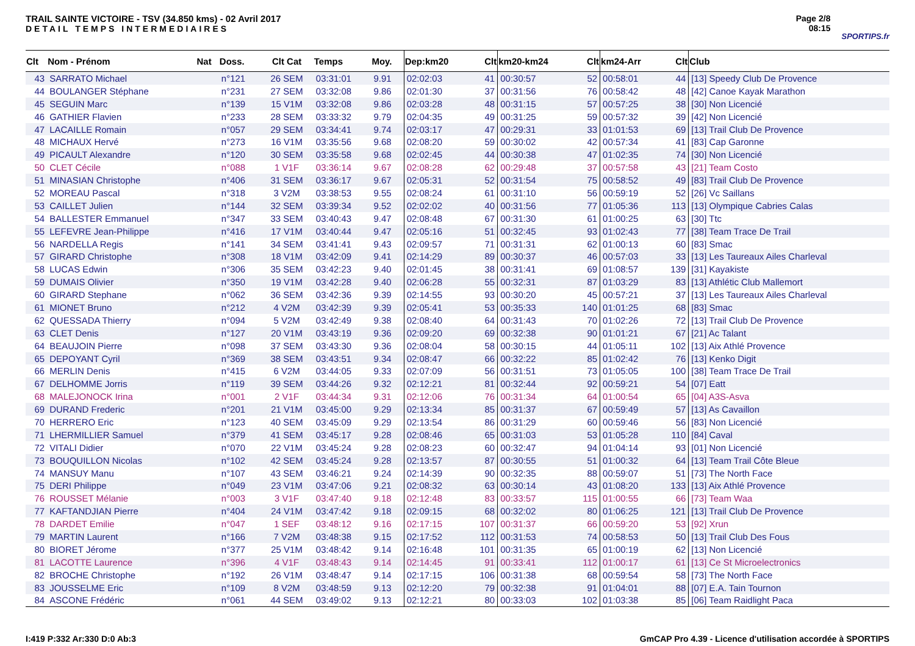TRAIL SAINTE VICTOIRE - TSV (34.850 kms) - 02 Avril 2017
DETAIL TEMPS INTERMEDIAIRES
Page 2/8
08:15
SPORTIPS.fr
| Clt | Nom - Prénom | Nat | Doss. | Clt Cat | Temps | Moy. | Dep:km20 | Clt | km20-km24 | Clt | km24-Arr | Clt | Club |
| --- | --- | --- | --- | --- | --- | --- | --- | --- | --- | --- | --- | --- | --- |
| 43 | SARRATO Michael | | n°121 | 26 SEM | 03:31:01 | 9.91 | 02:02:03 | 41 | 00:30:57 | 52 | 00:58:01 | 44 | [13] Speedy Club De Provence |
| 44 | BOULANGER Stéphane | | n°231 | 27 SEM | 03:32:08 | 9.86 | 02:01:30 | 37 | 00:31:56 | 76 | 00:58:42 | 48 | [42] Canoe Kayak Marathon |
| 45 | SEGUIN Marc | | n°139 | 15 V1M | 03:32:08 | 9.86 | 02:03:28 | 48 | 00:31:15 | 57 | 00:57:25 | 38 | [30] Non Licencié |
| 46 | GATHIER Flavien | | n°233 | 28 SEM | 03:33:32 | 9.79 | 02:04:35 | 49 | 00:31:25 | 59 | 00:57:32 | 39 | [42] Non Licencié |
| 47 | LACAILLE Romain | | n°057 | 29 SEM | 03:34:41 | 9.74 | 02:03:17 | 47 | 00:29:31 | 33 | 01:01:53 | 69 | [13] Trail Club De Provence |
| 48 | MICHAUX Hervé | | n°273 | 16 V1M | 03:35:56 | 9.68 | 02:08:20 | 59 | 00:30:02 | 42 | 00:57:34 | 41 | [83] Cap Garonne |
| 49 | PICAULT Alexandre | | n°120 | 30 SEM | 03:35:58 | 9.68 | 02:02:45 | 44 | 00:30:38 | 47 | 01:02:35 | 74 | [30] Non Licencié |
| 50 | CLET Cécile | | n°088 | 1 V1F | 03:36:14 | 9.67 | 02:08:28 | 62 | 00:29:48 | 37 | 00:57:58 | 43 | [21] Team Costo |
| 51 | MINASIAN Christophe | | n°406 | 31 SEM | 03:36:17 | 9.67 | 02:05:31 | 52 | 00:31:54 | 75 | 00:58:52 | 49 | [83] Trail Club De Provence |
| 52 | MOREAU Pascal | | n°318 | 3 V2M | 03:38:53 | 9.55 | 02:08:24 | 61 | 00:31:10 | 56 | 00:59:19 | 52 | [26] Vc Saillans |
| 53 | CAILLET Julien | | n°144 | 32 SEM | 03:39:34 | 9.52 | 02:02:02 | 40 | 00:31:56 | 77 | 01:05:36 | 113 | [13] Olympique Cabries Calas |
| 54 | BALLESTER Emmanuel | | n°347 | 33 SEM | 03:40:43 | 9.47 | 02:08:48 | 67 | 00:31:30 | 61 | 01:00:25 | 63 | [30] Ttc |
| 55 | LEFEVRE Jean-Philippe | | n°416 | 17 V1M | 03:40:44 | 9.47 | 02:05:16 | 51 | 00:32:45 | 93 | 01:02:43 | 77 | [38] Team Trace De Trail |
| 56 | NARDELLA Regis | | n°141 | 34 SEM | 03:41:41 | 9.43 | 02:09:57 | 71 | 00:31:31 | 62 | 01:00:13 | 60 | [83] Smac |
| 57 | GIRARD Christophe | | n°308 | 18 V1M | 03:42:09 | 9.41 | 02:14:29 | 89 | 00:30:37 | 46 | 00:57:03 | 33 | [13] Les Taureaux Ailes Charleval |
| 58 | LUCAS Edwin | | n°306 | 35 SEM | 03:42:23 | 9.40 | 02:01:45 | 38 | 00:31:41 | 69 | 01:08:57 | 139 | [31] Kayakiste |
| 59 | DUMAIS Olivier | | n°350 | 19 V1M | 03:42:28 | 9.40 | 02:06:28 | 55 | 00:32:31 | 87 | 01:03:29 | 83 | [13] Athlétic Club Mallemort |
| 60 | GIRARD Stephane | | n°062 | 36 SEM | 03:42:36 | 9.39 | 02:14:55 | 93 | 00:30:20 | 45 | 00:57:21 | 37 | [13] Les Taureaux Ailes Charleval |
| 61 | MIONET Bruno | | n°212 | 4 V2M | 03:42:39 | 9.39 | 02:05:41 | 53 | 00:35:33 | 140 | 01:01:25 | 68 | [83] Smac |
| 62 | QUESSADA Thierry | | n°094 | 5 V2M | 03:42:49 | 9.38 | 02:08:40 | 64 | 00:31:43 | 70 | 01:02:26 | 72 | [13] Trail Club De Provence |
| 63 | CLET Denis | | n°127 | 20 V1M | 03:43:19 | 9.36 | 02:09:20 | 69 | 00:32:38 | 90 | 01:01:21 | 67 | [21] Ac Talant |
| 64 | BEAUJOIN Pierre | | n°098 | 37 SEM | 03:43:30 | 9.36 | 02:08:04 | 58 | 00:30:15 | 44 | 01:05:11 | 102 | [13] Aix Athlé Provence |
| 65 | DEPOYANT Cyril | | n°369 | 38 SEM | 03:43:51 | 9.34 | 02:08:47 | 66 | 00:32:22 | 85 | 01:02:42 | 76 | [13] Kenko Digit |
| 66 | MERLIN Denis | | n°415 | 6 V2M | 03:44:05 | 9.33 | 02:07:09 | 56 | 00:31:51 | 73 | 01:05:05 | 100 | [38] Team Trace De Trail |
| 67 | DELHOMME Jorris | | n°119 | 39 SEM | 03:44:26 | 9.32 | 02:12:21 | 81 | 00:32:44 | 92 | 00:59:21 | 54 | [07] Eatt |
| 68 | MALEJONOCK Irina | | n°001 | 2 V1F | 03:44:34 | 9.31 | 02:12:06 | 76 | 00:31:34 | 64 | 01:00:54 | 65 | [04] A3S-Asva |
| 69 | DURAND Frederic | | n°201 | 21 V1M | 03:45:00 | 9.29 | 02:13:34 | 85 | 00:31:37 | 67 | 00:59:49 | 57 | [13] As Cavaillon |
| 70 | HERRERO Eric | | n°123 | 40 SEM | 03:45:09 | 9.29 | 02:13:54 | 86 | 00:31:29 | 60 | 00:59:46 | 56 | [83] Non Licencié |
| 71 | LHERMILLIER Samuel | | n°379 | 41 SEM | 03:45:17 | 9.28 | 02:08:46 | 65 | 00:31:03 | 53 | 01:05:28 | 110 | [84] Caval |
| 72 | VITALI Didier | | n°070 | 22 V1M | 03:45:24 | 9.28 | 02:08:23 | 60 | 00:32:47 | 94 | 01:04:14 | 93 | [01] Non Licencié |
| 73 | BOUQUILLON Nicolas | | n°102 | 42 SEM | 03:45:24 | 9.28 | 02:13:57 | 87 | 00:30:55 | 51 | 01:00:32 | 64 | [13] Team Trail Côte Bleue |
| 74 | MANSUY Manu | | n°107 | 43 SEM | 03:46:21 | 9.24 | 02:14:39 | 90 | 00:32:35 | 88 | 00:59:07 | 51 | [73] The North Face |
| 75 | DERI Philippe | | n°049 | 23 V1M | 03:47:06 | 9.21 | 02:08:32 | 63 | 00:30:14 | 43 | 01:08:20 | 133 | [13] Aix Athlé Provence |
| 76 | ROUSSET Mélanie | | n°003 | 3 V1F | 03:47:40 | 9.18 | 02:12:48 | 83 | 00:33:57 | 115 | 01:00:55 | 66 | [73] Team Waa |
| 77 | KAFTANDJIAN Pierre | | n°404 | 24 V1M | 03:47:42 | 9.18 | 02:09:15 | 68 | 00:32:02 | 80 | 01:06:25 | 121 | [13] Trail Club De Provence |
| 78 | DARDET Emilie | | n°047 | 1 SEF | 03:48:12 | 9.16 | 02:17:15 | 107 | 00:31:37 | 66 | 00:59:20 | 53 | [92] Xrun |
| 79 | MARTIN Laurent | | n°166 | 7 V2M | 03:48:38 | 9.15 | 02:17:52 | 112 | 00:31:53 | 74 | 00:58:53 | 50 | [13] Trail Club Des Fous |
| 80 | BIORET Jérome | | n°377 | 25 V1M | 03:48:42 | 9.14 | 02:16:48 | 101 | 00:31:35 | 65 | 01:00:19 | 62 | [13] Non Licencié |
| 81 | LACOTTE Laurence | | n°396 | 4 V1F | 03:48:43 | 9.14 | 02:14:45 | 91 | 00:33:41 | 112 | 01:00:17 | 61 | [13] Ce St Microelectronics |
| 82 | BROCHE Christophe | | n°192 | 26 V1M | 03:48:47 | 9.14 | 02:17:15 | 106 | 00:31:38 | 68 | 00:59:54 | 58 | [73] The North Face |
| 83 | JOUSSELME Eric | | n°109 | 8 V2M | 03:48:59 | 9.13 | 02:12:20 | 79 | 00:32:38 | 91 | 01:04:01 | 88 | [07] E.A. Tain Tournon |
| 84 | ASCONE Frédéric | | n°061 | 44 SEM | 03:49:02 | 9.13 | 02:12:21 | 80 | 00:33:03 | 102 | 01:03:38 | 85 | [06] Team Raidlight Paca |
I:419 P:332 Ar:330 D:0 Ab:3 GmCAP Pro 4.39 - Licence d'utilisation accordée à SPORTIPS